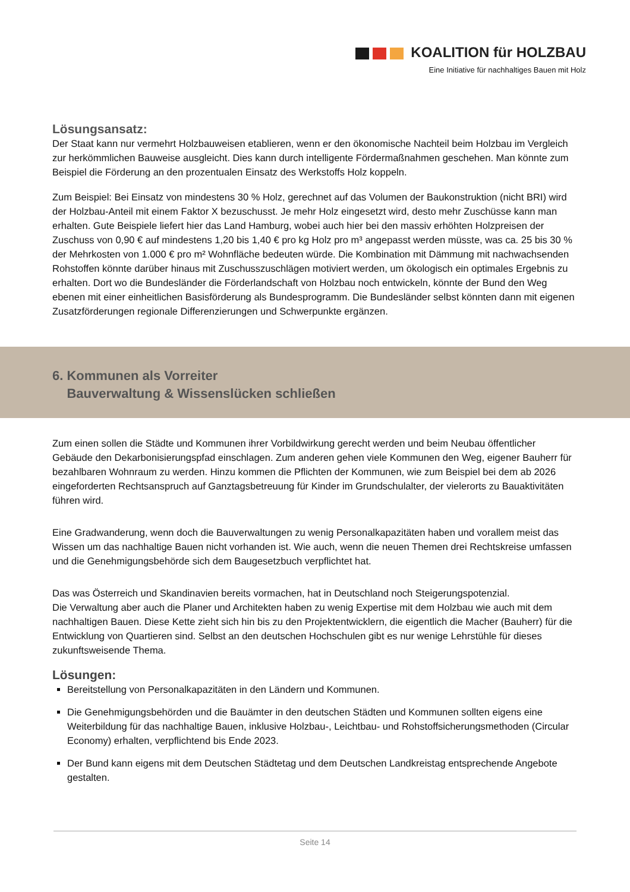KOALITION für HOLZBAU
Eine Initiative für nachhaltiges Bauen mit Holz
Lösungsansatz:
Der Staat kann nur vermehrt Holzbauweisen etablieren, wenn er den ökonomische Nachteil beim Holzbau im Vergleich zur herkömmlichen Bauweise ausgleicht. Dies kann durch intelligente Fördermaßnahmen geschehen. Man könnte zum Beispiel die Förderung an den prozentualen Einsatz des Werkstoffs Holz koppeln.
Zum Beispiel: Bei Einsatz von mindestens 30 % Holz, gerechnet auf das Volumen der Baukonstruktion (nicht BRI) wird der Holzbau-Anteil mit einem Faktor X bezuschusst. Je mehr Holz eingesetzt wird, desto mehr Zuschüsse kann man erhalten. Gute Beispiele liefert hier das Land Hamburg, wobei auch hier bei den massiv erhöhten Holzpreisen der Zuschuss von 0,90 € auf mindestens 1,20 bis 1,40 € pro kg Holz pro m³ angepasst werden müsste, was ca. 25 bis 30 % der Mehrkosten von 1.000 € pro m² Wohnfläche bedeuten würde. Die Kombination mit Dämmung mit nachwachsenden Rohstoffen könnte darüber hinaus mit Zuschusszuschlägen motiviert werden, um ökologisch ein optimales Ergebnis zu erhalten. Dort wo die Bundesländer die Förderlandschaft von Holzbau noch entwickeln, könnte der Bund den Weg ebenen mit einer einheitlichen Basisförderung als Bundesprogramm. Die Bundesländer selbst könnten dann mit eigenen Zusatzförderungen regionale Differenzierungen und Schwerpunkte ergänzen.
6. Kommunen als Vorreiter
Bauverwaltung & Wissenslücken schließen
Zum einen sollen die Städte und Kommunen ihrer Vorbildwirkung gerecht werden und beim Neubau öffentlicher Gebäude den Dekarbonisierungspfad einschlagen. Zum anderen gehen viele Kommunen den Weg, eigener Bauherr für bezahlbaren Wohnraum zu werden. Hinzu kommen die Pflichten der Kommunen, wie zum Beispiel bei dem ab 2026 eingeforderten Rechtsanspruch auf Ganztagsbetreuung für Kinder im Grundschulalter, der vielerorts zu Bauaktivitäten führen wird.
Eine Gradwanderung, wenn doch die Bauverwaltungen zu wenig Personalkapazitäten haben und vorallem meist das Wissen um das nachhaltige Bauen nicht vorhanden ist. Wie auch, wenn die neuen Themen drei Rechtskreise umfassen und die Genehmigungsbehörde sich dem Baugesetzbuch verpflichtet hat.
Das was Österreich und Skandinavien bereits vormachen, hat in Deutschland noch Steigerungspotenzial.
Die Verwaltung aber auch die Planer und Architekten haben zu wenig Expertise mit dem Holzbau wie auch mit dem nachhaltigen Bauen. Diese Kette zieht sich hin bis zu den Projektentwicklern, die eigentlich die Macher (Bauherr) für die Entwicklung von Quartieren sind. Selbst an den deutschen Hochschulen gibt es nur wenige Lehrstühle für dieses zukunftsweisende Thema.
Lösungen:
Bereitstellung von Personalkapazitäten in den Ländern und Kommunen.
Die Genehmigungsbehörden und die Bauämter in den deutschen Städten und Kommunen sollten eigens eine Weiterbildung für das nachhaltige Bauen, inklusive Holzbau-, Leichtbau- und Rohstoffsicherungsmethoden (Circular Economy) erhalten, verpflichtend bis Ende 2023.
Der Bund kann eigens mit dem Deutschen Städtetag und dem Deutschen Landkreistag entsprechende Angebote gestalten.
Seite 14